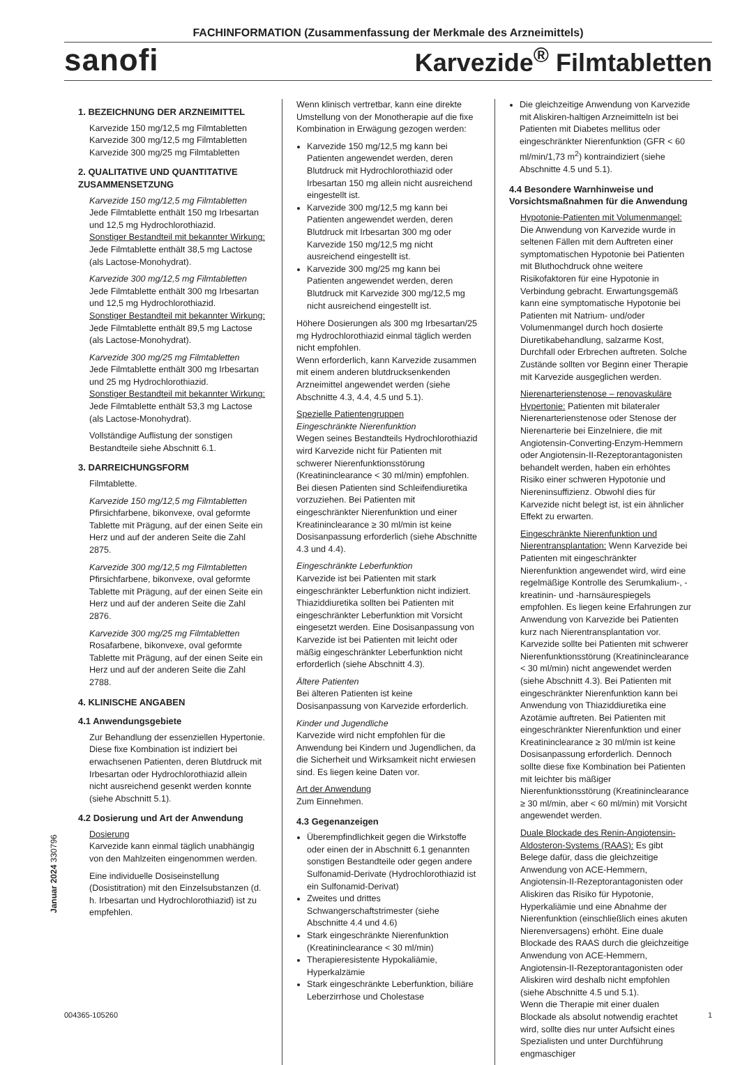FACHINFORMATION (Zusammenfassung der Merkmale des Arzneimittels)
sanofi Karvezide<sup>®</sup> Filmtabletten
1. BEZEICHNUNG DER ARZNEIMITTEL
Karvezide 150 mg/12,5 mg Filmtabletten
Karvezide 300 mg/12,5 mg Filmtabletten
Karvezide 300 mg/25 mg Filmtabletten
2. QUALITATIVE UND QUANTITATIVE ZUSAMMENSETZUNG
Karvezide 150 mg/12,5 mg Filmtabletten
Jede Filmtablette enthält 150 mg Irbesartan und 12,5 mg Hydrochlorothiazid.
Sonstiger Bestandteil mit bekannter Wirkung:
Jede Filmtablette enthält 38,5 mg Lactose (als Lactose-Monohydrat).
Karvezide 300 mg/12,5 mg Filmtabletten
Jede Filmtablette enthält 300 mg Irbesartan und 12,5 mg Hydrochlorothiazid.
Sonstiger Bestandteil mit bekannter Wirkung:
Jede Filmtablette enthält 89,5 mg Lactose (als Lactose-Monohydrat).
Karvezide 300 mg/25 mg Filmtabletten
Jede Filmtablette enthält 300 mg Irbesartan und 25 mg Hydrochlorothiazid.
Sonstiger Bestandteil mit bekannter Wirkung:
Jede Filmtablette enthält 53,3 mg Lactose (als Lactose-Monohydrat).
Vollständige Auflistung der sonstigen Bestandteile siehe Abschnitt 6.1.
3. DARREICHUNGSFORM
Filmtablette.
Karvezide 150 mg/12,5 mg Filmtabletten
Pfirsichfarbene, bikonvexe, oval geformte Tablette mit Prägung, auf der einen Seite ein Herz und auf der anderen Seite die Zahl 2875.
Karvezide 300 mg/12,5 mg Filmtabletten
Pfirsichfarbene, bikonvexe, oval geformte Tablette mit Prägung, auf der einen Seite ein Herz und auf der anderen Seite die Zahl 2876.
Karvezide 300 mg/25 mg Filmtabletten
Rosafarbene, bikonvexe, oval geformte Tablette mit Prägung, auf der einen Seite ein Herz und auf der anderen Seite die Zahl 2788.
4. KLINISCHE ANGABEN
4.1 Anwendungsgebiete
Zur Behandlung der essenziellen Hypertonie.
Diese fixe Kombination ist indiziert bei erwachsenen Patienten, deren Blutdruck mit Irbesartan oder Hydrochlorothiazid allein nicht ausreichend gesenkt werden konnte (siehe Abschnitt 5.1).
4.2 Dosierung und Art der Anwendung
Dosierung
Karvezide kann einmal täglich unabhängig von den Mahlzeiten eingenommen werden.
Eine individuelle Dosiseinstellung (Dosistitration) mit den Einzelsubstanzen (d. h. Irbesartan und Hydrochlorothiazid) ist zu empfehlen.
Wenn klinisch vertretbar, kann eine direkte Umstellung von der Monotherapie auf die fixe Kombination in Erwägung gezogen werden:
Karvezide 150 mg/12,5 mg kann bei Patienten angewendet werden, deren Blutdruck mit Hydrochlorothiazid oder Irbesartan 150 mg allein nicht ausreichend eingestellt ist.
Karvezide 300 mg/12,5 mg kann bei Patienten angewendet werden, deren Blutdruck mit Irbesartan 300 mg oder Karvezide 150 mg/12,5 mg nicht ausreichend eingestellt ist.
Karvezide 300 mg/25 mg kann bei Patienten angewendet werden, deren Blutdruck mit Karvezide 300 mg/12,5 mg nicht ausreichend eingestellt ist.
Höhere Dosierungen als 300 mg Irbesartan/25 mg Hydrochlorothiazid einmal täglich werden nicht empfohlen.
Wenn erforderlich, kann Karvezide zusammen mit einem anderen blutdrucksenkenden Arzneimittel angewendet werden (siehe Abschnitte 4.3, 4.4, 4.5 und 5.1).
Spezielle Patientengruppen
Eingeschränkte Nierenfunktion
Wegen seines Bestandteils Hydrochlorothiazid wird Karvezide nicht für Patienten mit schwerer Nierenfunktionsstörung (Kreatininclearance < 30 ml/min) empfohlen. Bei diesen Patienten sind Schleifendiuretika vorzuziehen. Bei Patienten mit eingeschränkter Nierenfunktion und einer Kreatininclearance ≥ 30 ml/min ist keine Dosisanpassung erforderlich (siehe Abschnitte 4.3 und 4.4).
Eingeschränkte Leberfunktion
Karvezide ist bei Patienten mit stark eingeschränkter Leberfunktion nicht indiziert. Thiaziddiuretika sollten bei Patienten mit eingeschränkter Leberfunktion mit Vorsicht eingesetzt werden. Eine Dosisanpassung von Karvezide ist bei Patienten mit leicht oder mäßig eingeschränkter Leberfunktion nicht erforderlich (siehe Abschnitt 4.3).
Ältere Patienten
Bei älteren Patienten ist keine Dosisanpassung von Karvezide erforderlich.
Kinder und Jugendliche
Karvezide wird nicht empfohlen für die Anwendung bei Kindern und Jugendlichen, da die Sicherheit und Wirksamkeit nicht erwiesen sind. Es liegen keine Daten vor.
Art der Anwendung
Zum Einnehmen.
4.3 Gegenanzeigen
Überempfindlichkeit gegen die Wirkstoffe oder einen der in Abschnitt 6.1 genannten sonstigen Bestandteile oder gegen andere Sulfonamid-Derivate (Hydrochlorothiazid ist ein Sulfonamid-Derivat)
Zweites und drittes Schwangerschaftstrimester (siehe Abschnitte 4.4 und 4.6)
Stark eingeschränkte Nierenfunktion (Kreatininclearance < 30 ml/min)
Therapieresistente Hypokaliämie, Hyperkalzämie
Stark eingeschränkte Leberfunktion, biliäre Leberzirrhose und Cholestase
Die gleichzeitige Anwendung von Karvezide mit Aliskiren-haltigen Arzneimitteln ist bei Patienten mit Diabetes mellitus oder eingeschränkter Nierenfunktion (GFR < 60 ml/min/1,73 m<sup>2</sup>) kontraindiziert (siehe Abschnitte 4.5 und 5.1).
4.4 Besondere Warnhinweise und Vorsichtsmaßnahmen für die Anwendung
Hypotonie-Patienten mit Volumenmangel: Die Anwendung von Karvezide wurde in seltenen Fällen mit dem Auftreten einer symptomatischen Hypotonie bei Patienten mit Bluthochdruck ohne weitere Risikofaktoren für eine Hypotonie in Verbindung gebracht. Erwartungsgemäß kann eine symptomatische Hypotonie bei Patienten mit Natrium- und/oder Volumenmangel durch hoch dosierte Diuretikabehandlung, salzarme Kost, Durchfall oder Erbrechen auftreten. Solche Zustände sollten vor Beginn einer Therapie mit Karvezide ausgeglichen werden.
Nierenarterienstenose – renovaskuläre Hypertonie: Patienten mit bilateraler Nierenarterienstenose oder Stenose der Nierenarterie bei Einzelniere, die mit Angiotensin-Converting-Enzym-Hemmern oder Angiotensin-II-Rezeptorantagonisten behandelt werden, haben ein erhöhtes Risiko einer schweren Hypotonie und Niereninsuffizienz. Obwohl dies für Karvezide nicht belegt ist, ist ein ähnlicher Effekt zu erwarten.
Eingeschränkte Nierenfunktion und Nierentransplantation: Wenn Karvezide bei Patienten mit eingeschränkter Nierenfunktion angewendet wird, wird eine regelmäßige Kontrolle des Serumkalium-, -kreatinin- und -harnsäurespiegels empfohlen. Es liegen keine Erfahrungen zur Anwendung von Karvezide bei Patienten kurz nach Nierentransplantation vor. Karvezide sollte bei Patienten mit schwerer Nierenfunktionsstörung (Kreatininclearance < 30 ml/min) nicht angewendet werden (siehe Abschnitt 4.3). Bei Patienten mit eingeschränkter Nierenfunktion kann bei Anwendung von Thiaziddiuretika eine Azotämie auftreten. Bei Patienten mit eingeschränkter Nierenfunktion und einer Kreatininclearance ≥ 30 ml/min ist keine Dosisanpassung erforderlich. Dennoch sollte diese fixe Kombination bei Patienten mit leichter bis mäßiger Nierenfunktionsstörung (Kreatininclearance ≥ 30 ml/min, aber < 60 ml/min) mit Vorsicht angewendet werden.
Duale Blockade des Renin-Angiotensin-Aldosteron-Systems (RAAS): Es gibt Belege dafür, dass die gleichzeitige Anwendung von ACE-Hemmern, Angiotensin-II-Rezeptorantagonisten oder Aliskiren das Risiko für Hypotonie, Hyperkaliämie und eine Abnahme der Nierenfunktion (einschließlich eines akuten Nierenversagens) erhöht. Eine duale Blockade des RAAS durch die gleichzeitige Anwendung von ACE-Hemmern, Angiotensin-II-Rezeptorantagonisten oder Aliskiren wird deshalb nicht empfohlen (siehe Abschnitte 4.5 und 5.1).
Wenn die Therapie mit einer dualen Blockade als absolut notwendig erachtet wird, sollte dies nur unter Aufsicht eines Spezialisten und unter Durchführung engmaschiger
Januar 2024 330796
004365-105260 1